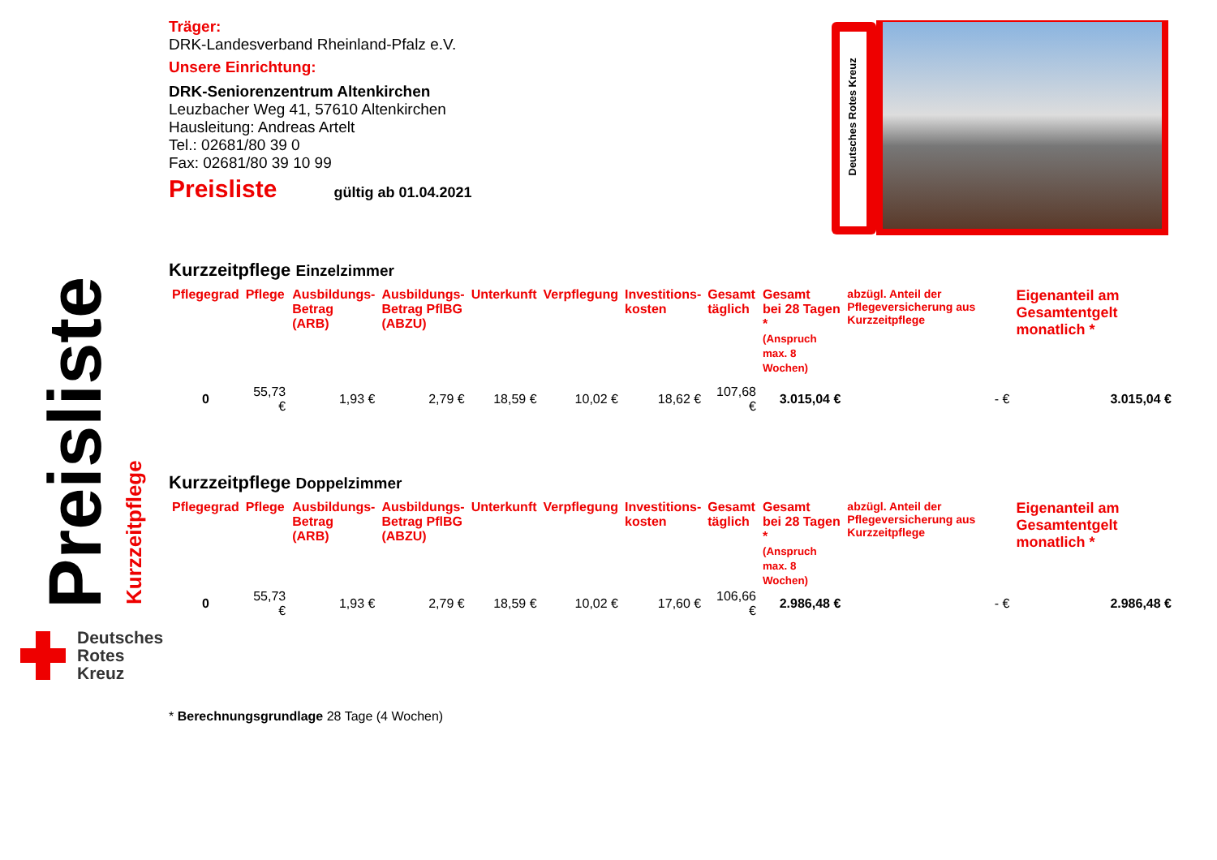Preisliste Kurzzeitpflege
Träger:
DRK-Landesverband Rheinland-Pfalz e.V.
Unsere Einrichtung:
DRK-Seniorenzentrum Altenkirchen
Leuzbacher Weg 41, 57610 Altenkirchen
Hausleitung: Andreas Artelt
Tel.: 02681/80 39 0
Fax: 02681/80 39 10 99
Preisliste gültig ab 01.04.2021
Kurzzeitpflege Einzelzimmer
| Pflegegrad | Pflege | Ausbildungs- Betrag (ARB) | Ausbildungs- Betrag PflBG (ABZU) | Unterkunft | Verpflegung | Investitions- kosten | Gesamt täglich | Gesamt bei 28 Tagen * (Anspruch max. 8 Wochen) | abzügl. Anteil der Pflegeversicherung aus Kurzzeitpflege | Eigenanteil am Gesamtentgelt monatlich * |
| --- | --- | --- | --- | --- | --- | --- | --- | --- | --- | --- |
| 0 | 55,73 € | 1,93 € | 2,79 € | 18,59 € | 10,02 € | 18,62 € | 107,68 € | 3.015,04 € | - € | 3.015,04 € |
Kurzzeitpflege Doppelzimmer
| Pflegegrad | Pflege | Ausbildungs- Betrag (ARB) | Ausbildungs- Betrag PflBG (ABZU) | Unterkunft | Verpflegung | Investitions- kosten | Gesamt täglich | Gesamt bei 28 Tagen * (Anspruch max. 8 Wochen) | abzügl. Anteil der Pflegeversicherung aus Kurzzeitpflege | Eigenanteil am Gesamtentgelt monatlich * |
| --- | --- | --- | --- | --- | --- | --- | --- | --- | --- | --- |
| 0 | 55,73 € | 1,93 € | 2,79 € | 18,59 € | 10,02 € | 17,60 € | 106,66 € | 2.986,48 € | - € | 2.986,48 € |
* Berechnungsgrundlage 28 Tage (4 Wochen)
Deutsches Rotes Kreuz
Deutsches
Rotes
Kreuz